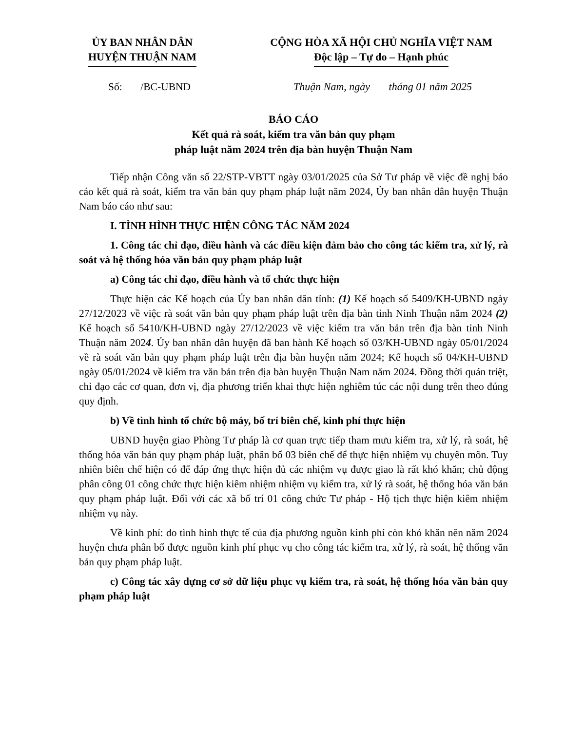ỦY BAN NHÂN DÂN
HUYỆN THUẬN NAM
CỘNG HÒA XÃ HỘI CHỦ NGHĨA VIỆT NAM
Độc lập – Tự do – Hạnh phúc
Số: /BC-UBND Thuận Nam, ngày tháng 01 năm 2025
BÁO CÁO
Kết quả rà soát, kiểm tra văn bản quy phạm
pháp luật năm 2024 trên địa bàn huyện Thuận Nam
Tiếp nhận Công văn số 22/STP-VBTT ngày 03/01/2025 của Sở Tư pháp về việc đề nghị báo cáo kết quả rà soát, kiểm tra văn bản quy phạm pháp luật năm 2024, Ủy ban nhân dân huyện Thuận Nam báo cáo như sau:
I. TÌNH HÌNH THỰC HIỆN CÔNG TÁC NĂM 2024
1. Công tác chỉ đạo, điều hành và các điều kiện đảm bảo cho công tác kiểm tra, xử lý, rà soát và hệ thống hóa văn bản quy phạm pháp luật
a) Công tác chỉ đạo, điều hành và tổ chức thực hiện
Thực hiện các Kế hoạch của Ủy ban nhân dân tỉnh: (1) Kế hoạch số 5409/KH-UBND ngày 27/12/2023 về việc rà soát văn bản quy phạm pháp luật trên địa bàn tỉnh Ninh Thuận năm 2024 (2) Kế hoạch số 5410/KH-UBND ngày 27/12/2023 về việc kiểm tra văn bản trên địa bàn tỉnh Ninh Thuận năm 2024. Ủy ban nhân dân huyện đã ban hành Kế hoạch số 03/KH-UBND ngày 05/01/2024 về rà soát văn bản quy phạm pháp luật trên địa bàn huyện năm 2024; Kế hoạch số 04/KH-UBND ngày 05/01/2024 về kiểm tra văn bản trên địa bàn huyện Thuận Nam năm 2024. Đồng thời quán triệt, chỉ đạo các cơ quan, đơn vị, địa phương triển khai thực hiện nghiêm túc các nội dung trên theo đúng quy định.
b) Về tình hình tổ chức bộ máy, bố trí biên chế, kinh phí thực hiện
UBND huyện giao Phòng Tư pháp là cơ quan trực tiếp tham mưu kiểm tra, xử lý, rà soát, hệ thống hóa văn bản quy phạm pháp luật, phân bổ 03 biên chế để thực hiện nhiệm vụ chuyên môn. Tuy nhiên biên chế hiện có để đáp ứng thực hiện đủ các nhiệm vụ được giao là rất khó khăn; chủ động phân công 01 công chức thực hiện kiêm nhiệm nhiệm vụ kiểm tra, xử lý rà soát, hệ thống hóa văn bản quy phạm pháp luật. Đối với các xã bố trí 01 công chức Tư pháp - Hộ tịch thực hiện kiêm nhiệm nhiệm vụ này.
Về kinh phí: do tình hình thực tế của địa phương nguồn kinh phí còn khó khăn nên năm 2024 huyện chưa phân bổ được nguồn kinh phí phục vụ cho công tác kiểm tra, xử lý, rà soát, hệ thống văn bản quy phạm pháp luật.
c) Công tác xây dựng cơ sở dữ liệu phục vụ kiểm tra, rà soát, hệ thống hóa văn bản quy phạm pháp luật